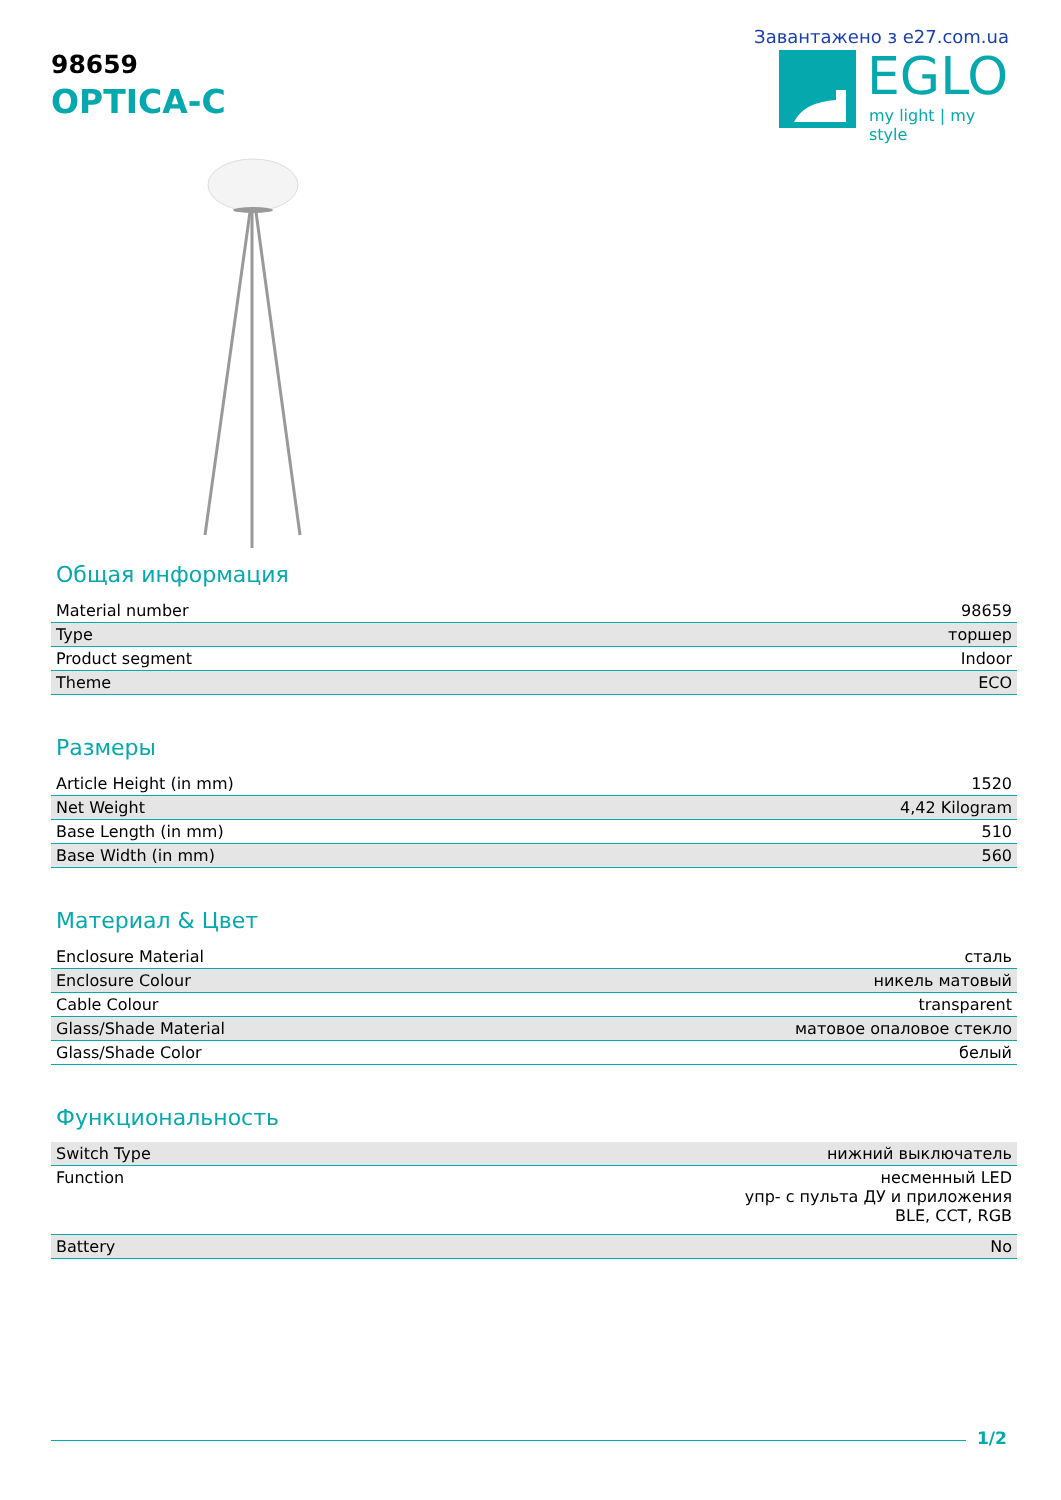98659
OPTICA-C
Завантажено з e27.com.ua
EGLO
my light | my style
Общая информация
| Material number | 98659 |
| Type | торшер |
| Product segment | Indoor |
| Theme | ECO |
Размеры
| Article Height (in mm) | 1520 |
| Net Weight | 4,42 Kilogram |
| Base Length (in mm) | 510 |
| Base Width (in mm) | 560 |
Материал & Цвет
| Enclosure Material | сталь |
| Enclosure Colour | никель матовый |
| Cable Colour | transparent |
| Glass/Shade Material | матовое опаловое стекло |
| Glass/Shade Color | белый |
Функциональность
| Switch Type | нижний выключатель |
| Function | несменный LED упр- с пульта ДУ и приложения BLE, CCT, RGB |
| Battery | No |
1/2